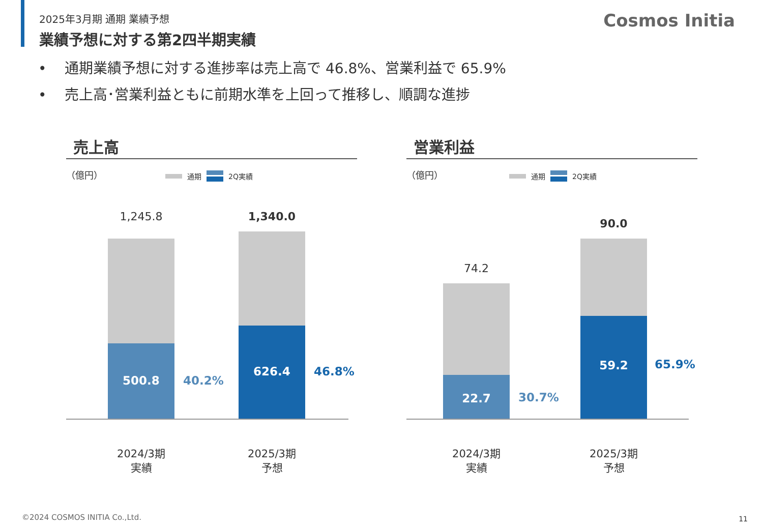2025年3月期 通期 業績予想
業績予想に対する第2四半期実績
Cosmos Initia
• 通期業績予想に対する進捗率は売上高で 46.8%、営業利益で 65.9%
• 売上高･営業利益ともに前期水準を上回って推移し、順調な進捗
売上高
（億円） 通期 2Q実績
1,245.8
500.8 40.2%
1,340.0
626.4 46.8%
2024/3期
実績
2025/3期
予想
営業利益
（億円） 通期 2Q実績
74.2
22.7 30.7%
90.0
59.2 65.9%
2024/3期
実績
2025/3期
予想
©2024 COSMOS INITIA Co.,Ltd. 11